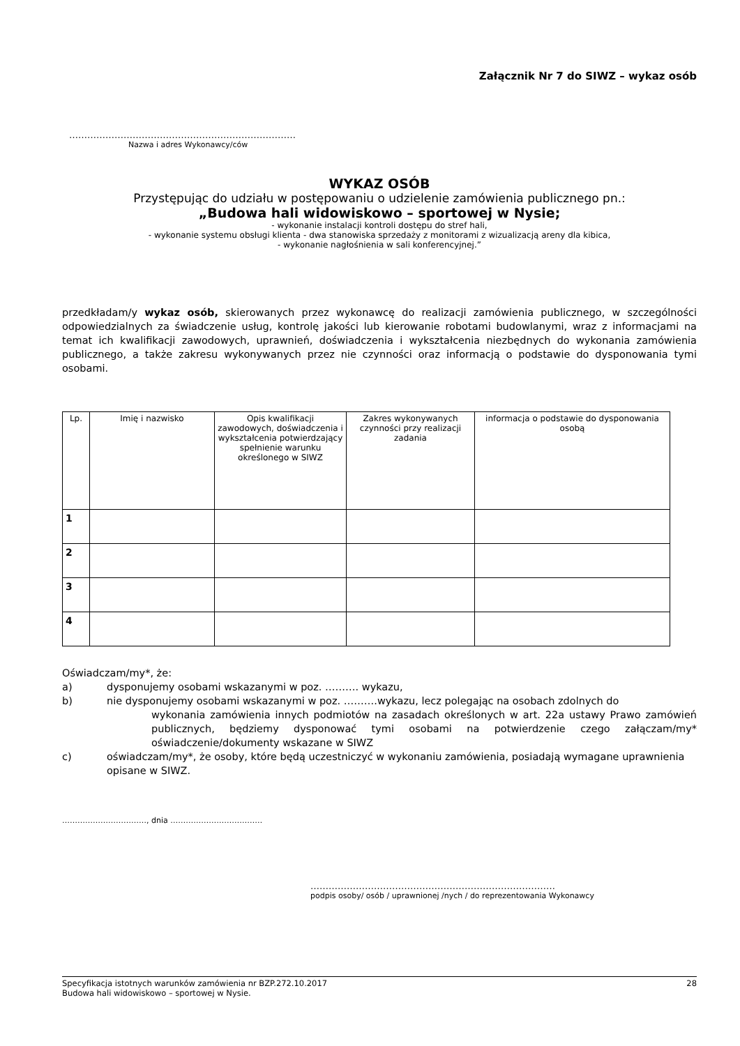Załącznik Nr 7 do SIWZ – wykaz osób
…………………………………………………………………
Nazwa i adres Wykonawcy/ców
WYKAZ OSÓB
Przystępując do udziału w postępowaniu o udzielenie zamówienia publicznego pn.:
„Budowa hali widowiskowo – sportowej w Nysie;
- wykonanie instalacji kontroli dostępu do stref hali,
- wykonanie systemu obsługi klienta - dwa stanowiska sprzedaży z monitorami z wizualizacją areny dla kibica,
- wykonanie nagłośnienia w sali konferencyjnej.”
przedkładam/y wykaz osób, skierowanych przez wykonawcę do realizacji zamówienia publicznego, w szczególności odpowiedzialnych za świadczenie usług, kontrolę jakości lub kierowanie robotami budowlanymi, wraz z informacjami na temat ich kwalifikacji zawodowych, uprawnień, doświadczenia i wykształcenia niezbędnych do wykonania zamówienia publicznego, a także zakresu wykonywanych przez nie czynności oraz informacją o podstawie do dysponowania tymi osobami.
| Lp. | Imię i nazwisko | Opis kwalifikacji zawodowych, doświadczenia i wykształcenia potwierdzający spełnienie warunku określonego w SIWZ | Zakres wykonywanych czynności przy realizacji zadania | informacja o podstawie do dysponowania osobą |
| --- | --- | --- | --- | --- |
| 1 | | | | |
| 2 | | | | |
| 3 | | | | |
| 4 | | | | |
Oświadczam/my*, że:
a) dysponujemy osobami wskazanymi w poz. ………. wykazu,
b) nie dysponujemy osobami wskazanymi w poz. ……….wykazu, lecz polegając na osobach zdolnych do
wykonania zamówienia innych podmiotów na zasadach określonych w art. 22a ustawy Prawo zamówień publicznych, będziemy dysponować tymi osobami na potwierdzenie czego załączam/my* oświadczenie/dokumenty wskazane w SIWZ
c) oświadczam/my*, że osoby, które będą uczestniczyć w wykonaniu zamówienia, posiadają wymagane uprawnienia opisane w SIWZ.
……………………………, dnia ………………………………
………………………………………………………………………
podpis osoby/ osób / uprawnionej /nych / do reprezentowania Wykonawcy
Specyfikacja istotnych warunków zamówienia nr BZP.272.10.2017 28
Budowa hali widowiskowo – sportowej w Nysie.